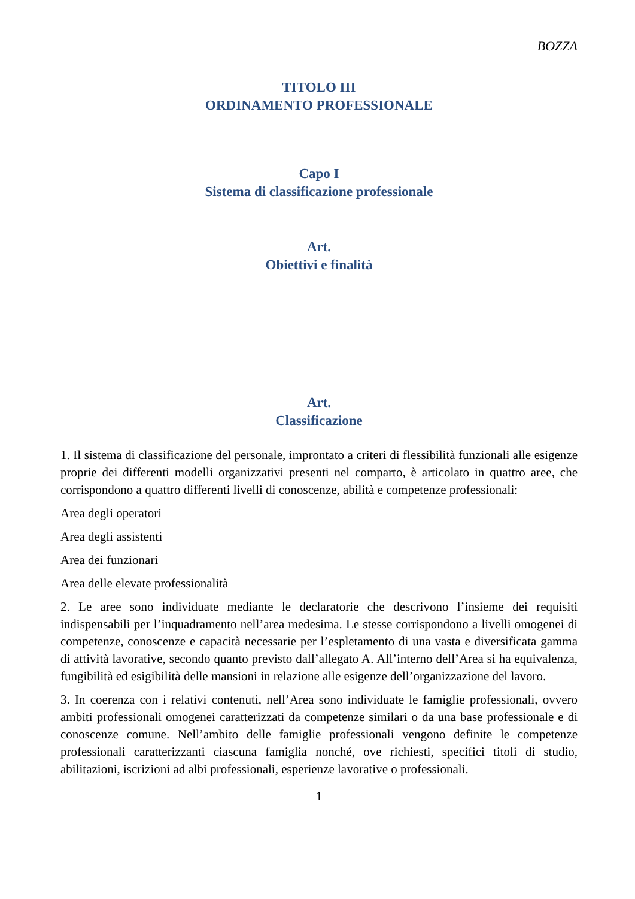BOZZA
TITOLO III
ORDINAMENTO PROFESSIONALE
Capo I
Sistema di classificazione professionale
Art.
Obiettivi e finalità
Art.
Classificazione
1. Il sistema di classificazione del personale, improntato a criteri di flessibilità funzionali alle esigenze proprie dei differenti modelli organizzativi presenti nel comparto, è articolato in quattro aree, che corrispondono a quattro differenti livelli di conoscenze, abilità e competenze professionali:
Area degli operatori
Area degli assistenti
Area dei funzionari
Area delle elevate professionalità
2. Le aree sono individuate mediante le declaratorie che descrivono l’insieme dei requisiti indispensabili per l’inquadramento nell’area medesima. Le stesse corrispondono a livelli omogenei di competenze, conoscenze e capacità necessarie per l’espletamento di una vasta e diversificata gamma di attività lavorative, secondo quanto previsto dall’allegato A. All’interno dell’Area si ha equivalenza, fungibilità ed esigibilità delle mansioni in relazione alle esigenze dell’organizzazione del lavoro.
3. In coerenza con i relativi contenuti, nell’Area sono individuate le famiglie professionali, ovvero ambiti professionali omogenei caratterizzati da competenze similari o da una base professionale e di conoscenze comune. Nell’ambito delle famiglie professionali vengono definite le competenze professionali caratterizzanti ciascuna famiglia nonché, ove richiesti, specifici titoli di studio, abilitazioni, iscrizioni ad albi professionali, esperienze lavorative o professionali.
1